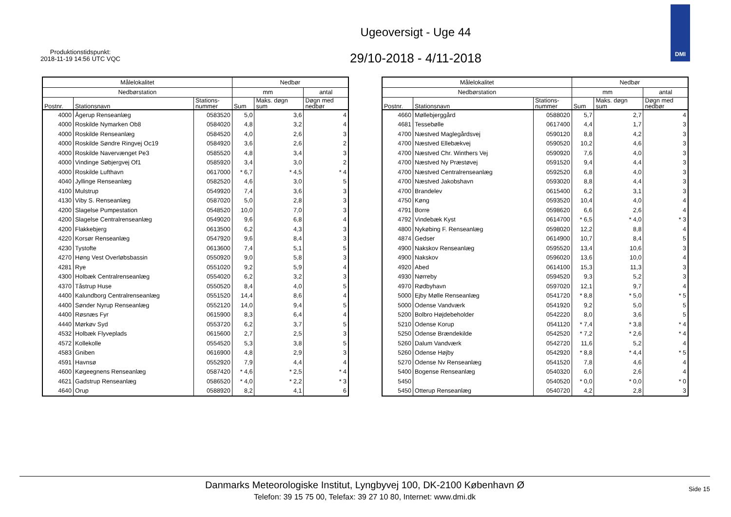Produktionstidspunkt:
2018-11-19 14:56 UTC VQC
Ugeoversigt - Uge 44
29/10-2018 - 4/11-2018
DMI
| Målelokalitet | | | Nedbør | | |
| --- | --- | --- | --- | --- | --- |
| Nedbørstation | | | mm | | antal |
| Postnr. | Stationsnavn | Stations- nummer | Sum | Maks. døgn sum | Døgn med nedbør |
| 4000 | Ågerup Renseanlæg | 0583520 | 5,0 | 3,6 | 4 |
| 4000 | Roskilde Nymarken Ob8 | 0584020 | 4,8 | 3,2 | 4 |
| 4000 | Roskilde Renseanlæg | 0584520 | 4,0 | 2,6 | 3 |
| 4000 | Roskilde Søndre Ringvej Oc19 | 0584920 | 3,6 | 2,6 | 2 |
| 4000 | Roskilde Navervænget Pe3 | 0585520 | 4,8 | 3,4 | 3 |
| 4000 | Vindinge Søbjergvej Of1 | 0585920 | 3,4 | 3,0 | 2 |
| 4000 | Roskilde Lufthavn | 0617000 | * 6,7 | * 4,5 | * 4 |
| 4040 | Jyllinge Renseanlæg | 0582520 | 4,6 | 3,0 | 5 |
| 4100 | Mulstrup | 0549920 | 7,4 | 3,6 | 3 |
| 4130 | Viby S. Renseanlæg | 0587020 | 5,0 | 2,8 | 3 |
| 4200 | Slagelse Pumpestation | 0548520 | 10,0 | 7,0 | 3 |
| 4200 | Slagelse Centralrenseanlæg | 0549020 | 9,6 | 6,8 | 4 |
| 4200 | Flakkebjerg | 0613500 | 6,2 | 4,3 | 3 |
| 4220 | Korsør Renseanlæg | 0547920 | 9,6 | 8,4 | 3 |
| 4230 | Tystofte | 0613600 | 7,4 | 5,1 | 5 |
| 4270 | Høng Vest Overløbsbassin | 0550920 | 9,0 | 5,8 | 3 |
| 4281 | Rye | 0551020 | 9,2 | 5,9 | 4 |
| 4300 | Holbæk Centralrenseanlæg | 0554020 | 6,2 | 3,2 | 3 |
| 4370 | Tåstrup Huse | 0550520 | 8,4 | 4,0 | 5 |
| 4400 | Kalundborg Centralrenseanlæg | 0551520 | 14,4 | 8,6 | 4 |
| 4400 | Sønder Nyrup Renseanlæg | 0552120 | 14,0 | 9,4 | 5 |
| 4400 | Røsnæs Fyr | 0615900 | 8,3 | 6,4 | 4 |
| 4440 | Mørkøv Syd | 0553720 | 6,2 | 3,7 | 5 |
| 4532 | Holbæk Flyveplads | 0615600 | 2,7 | 2,5 | 3 |
| 4572 | Kollekolle | 0554520 | 5,3 | 3,8 | 5 |
| 4583 | Gniben | 0616900 | 4,8 | 2,9 | 3 |
| 4591 | Havnsø | 0552920 | 7,9 | 4,4 | 4 |
| 4600 | Køgeegnens Renseanlæg | 0587420 | * 4,6 | * 2,5 | * 4 |
| 4621 | Gadstrup Renseanlæg | 0586520 | * 4,0 | * 2,2 | * 3 |
| 4640 | Orup | 0588920 | 8,2 | 4,1 | 6 |
| Målelokalitet | | | Nedbør | | |
| --- | --- | --- | --- | --- | --- |
| Nedbørstation | | | mm | | antal |
| Postnr. | Stationsnavn | Stations- nummer | Sum | Maks. døgn sum | Døgn med nedbør |
| 4660 | Møllebjerggård | 0588020 | 5,7 | 2,7 | 4 |
| 4681 | Tessebølle | 0617400 | 4,4 | 1,7 | 3 |
| 4700 | Næstved Maglegårdsvej | 0590120 | 8,8 | 4,2 | 3 |
| 4700 | Næstved Ellebækvej | 0590520 | 10,2 | 4,6 | 3 |
| 4700 | Næstved Chr. Winthers Vej | 0590920 | 7,6 | 4,0 | 3 |
| 4700 | Næstved Ny Præstøvej | 0591520 | 9,4 | 4,4 | 3 |
| 4700 | Næstved Centralrenseanlæg | 0592520 | 6,8 | 4,0 | 3 |
| 4700 | Næstved Jakobshavn | 0593020 | 8,8 | 4,4 | 3 |
| 4700 | Brandelev | 0615400 | 6,2 | 3,1 | 3 |
| 4750 | Køng | 0593520 | 10,4 | 4,0 | 4 |
| 4791 | Borre | 0598620 | 6,6 | 2,6 | 4 |
| 4792 | Vindebæk Kyst | 0614700 | * 6,5 | * 4,0 | * 3 |
| 4800 | Nykøbing F. Renseanlæg | 0598020 | 12,2 | 8,8 | 4 |
| 4874 | Gedser | 0614900 | 10,7 | 8,4 | 5 |
| 4900 | Nakskov Renseanlæg | 0595520 | 13,4 | 10,6 | 3 |
| 4900 | Nakskov | 0596020 | 13,6 | 10,0 | 4 |
| 4920 | Abed | 0614100 | 15,3 | 11,3 | 3 |
| 4930 | Nørreby | 0594520 | 9,3 | 5,2 | 3 |
| 4970 | Rødbyhavn | 0597020 | 12,1 | 9,7 | 4 |
| 5000 | Ejby Mølle Renseanlæg | 0541720 | * 8,8 | * 5,0 | * 5 |
| 5000 | Odense Vandværk | 0541920 | 9,2 | 5,0 | 5 |
| 5200 | Bolbro Højdebeholder | 0542220 | 8,0 | 3,6 | 5 |
| 5210 | Odense Korup | 0541120 | * 7,4 | * 3,8 | * 4 |
| 5250 | Odense Brændekilde | 0542520 | * 7,2 | * 2,6 | * 4 |
| 5260 | Dalum Vandværk | 0542720 | 11,6 | 5,2 | 4 |
| 5260 | Odense Højby | 0542920 | * 8,8 | * 4,4 | * 5 |
| 5270 | Odense Nv Renseanlæg | 0541520 | 7,8 | 4,6 | 4 |
| 5400 | Bogense Renseanlæg | 0540320 | 6,0 | 2,6 | 4 |
| 5450 | | 0540520 | * 0,0 | * 0,0 | * 0 |
| 5450 | Otterup Renseanlæg | 0540720 | 4,2 | 2,8 | 3 |
Danmarks Meteorologiske Institut, Lyngbyvej 100, DK-2100 København Ø
Telefon: 39 15 75 00, Telefax: 39 27 10 80, Internet: www.dmi.dk
Side 15